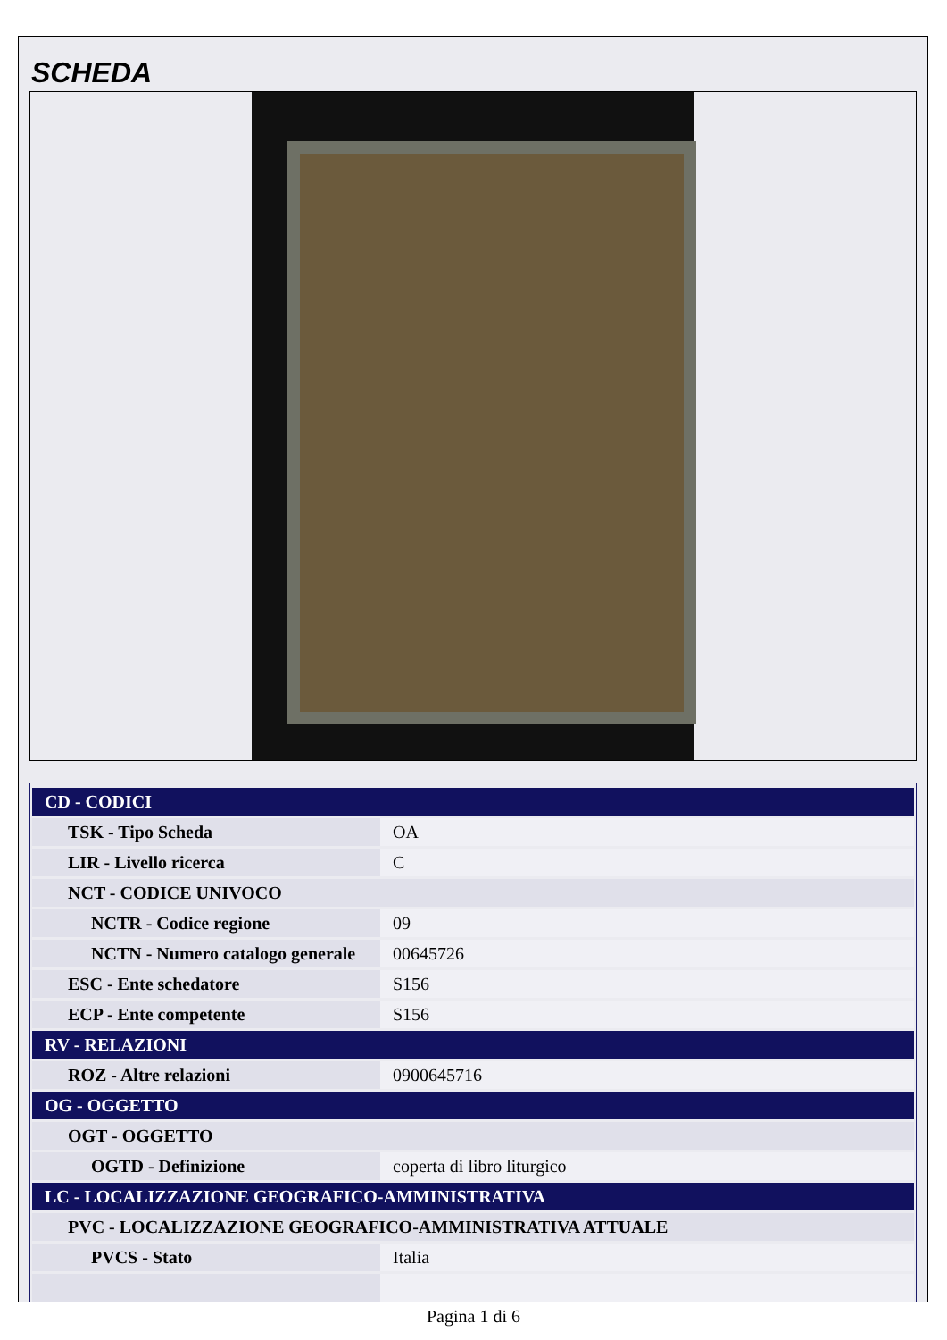SCHEDA
| CD - CODICI | |
| TSK - Tipo Scheda | OA |
| LIR - Livello ricerca | C |
| NCT - CODICE UNIVOCO | |
| NCTR - Codice regione | 09 |
| NCTN - Numero catalogo generale | 00645726 |
| ESC - Ente schedatore | S156 |
| ECP - Ente competente | S156 |
| RV - RELAZIONI | |
| ROZ - Altre relazioni | 0900645716 |
| OG - OGGETTO | |
| OGT - OGGETTO | |
| OGTD - Definizione | coperta di libro liturgico |
| LC - LOCALIZZAZIONE GEOGRAFICO-AMMINISTRATIVA | |
| PVC - LOCALIZZAZIONE GEOGRAFICO-AMMINISTRATIVA ATTUALE | |
| PVCS - Stato | Italia |
Pagina 1 di 6